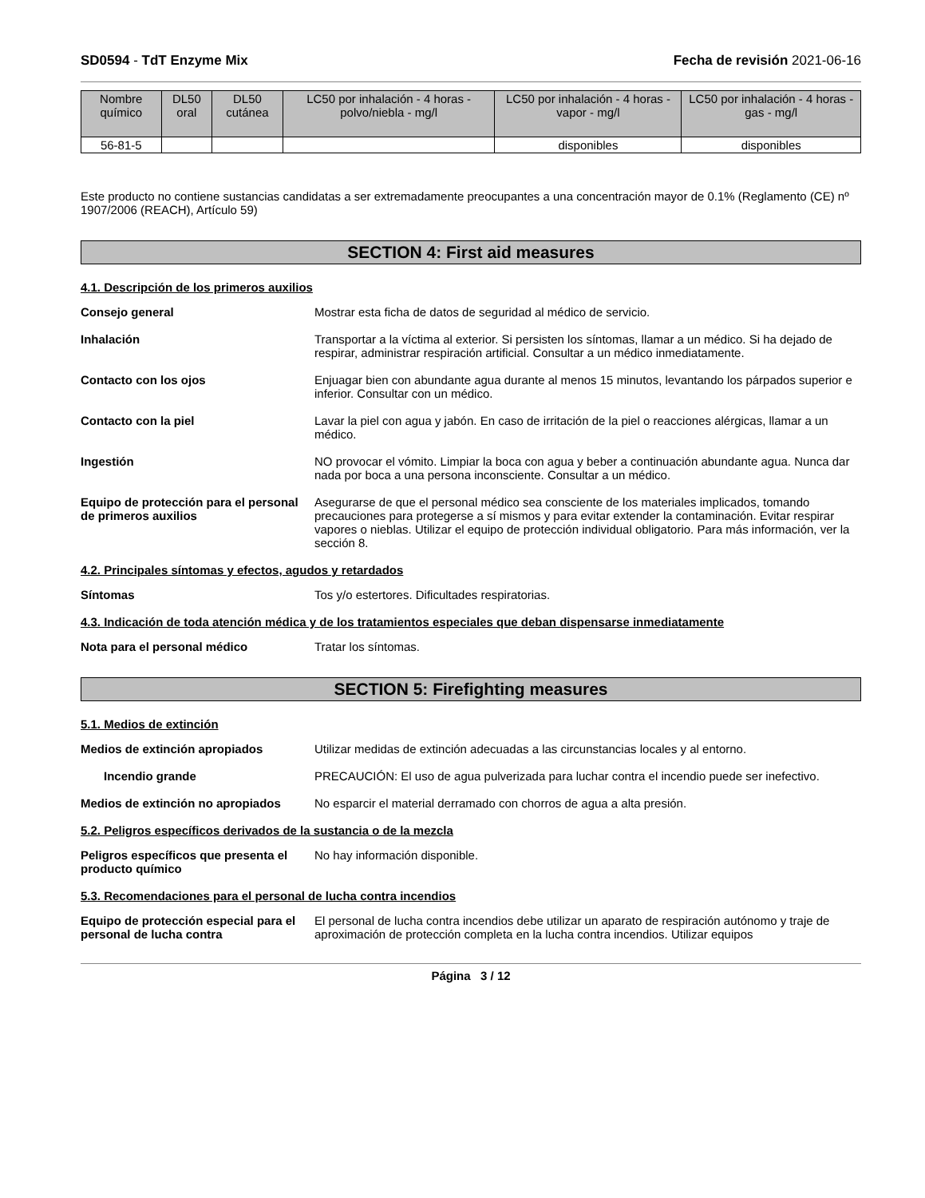SD0594 - TdT Enzyme Mix Fecha de revisión 2021-06-16
| Nombre químico | DL50 oral | DL50 cutánea | LC50 por inhalación - 4 horas - polvo/niebla - mg/l | LC50 por inhalación - 4 horas - vapor - mg/l | LC50 por inhalación - 4 horas - gas - mg/l |
| --- | --- | --- | --- | --- | --- |
| 56-81-5 | | | | disponibles | disponibles |
Este producto no contiene sustancias candidatas a ser extremadamente preocupantes a una concentración mayor de 0.1% (Reglamento (CE) nº 1907/2006 (REACH), Artículo 59)
SECTION 4: First aid measures
4.1. Descripción de los primeros auxilios
Consejo general Mostrar esta ficha de datos de seguridad al médico de servicio.
Inhalación Transportar a la víctima al exterior. Si persisten los síntomas, llamar a un médico. Si ha dejado de respirar, administrar respiración artificial. Consultar a un médico inmediatamente.
Contacto con los ojos Enjuagar bien con abundante agua durante al menos 15 minutos, levantando los párpados superior e inferior. Consultar con un médico.
Contacto con la piel Lavar la piel con agua y jabón. En caso de irritación de la piel o reacciones alérgicas, llamar a un médico.
Ingestión NO provocar el vómito. Limpiar la boca con agua y beber a continuación abundante agua. Nunca dar nada por boca a una persona inconsciente. Consultar a un médico.
Equipo de protección para el personal de primeros auxilios Asegurarse de que el personal médico sea consciente de los materiales implicados, tomando precauciones para protegerse a sí mismos y para evitar extender la contaminación. Evitar respirar vapores o nieblas. Utilizar el equipo de protección individual obligatorio. Para más información, ver la sección 8.
4.2. Principales síntomas y efectos, agudos y retardados
Síntomas Tos y/o estertores. Dificultades respiratorias.
4.3. Indicación de toda atención médica y de los tratamientos especiales que deban dispensarse inmediatamente
Nota para el personal médico Tratar los síntomas.
SECTION 5: Firefighting measures
5.1. Medios de extinción
Medios de extinción apropiados Utilizar medidas de extinción adecuadas a las circunstancias locales y al entorno.
Incendio grande PRECAUCIÓN: El uso de agua pulverizada para luchar contra el incendio puede ser inefectivo.
Medios de extinción no apropiados No esparcir el material derramado con chorros de agua a alta presión.
5.2. Peligros específicos derivados de la sustancia o de la mezcla
Peligros específicos que presenta el producto químico No hay información disponible.
5.3. Recomendaciones para el personal de lucha contra incendios
Equipo de protección especial para el personal de lucha contra El personal de lucha contra incendios debe utilizar un aparato de respiración autónomo y traje de aproximación de protección completa en la lucha contra incendios. Utilizar equipos
Página 3 / 12